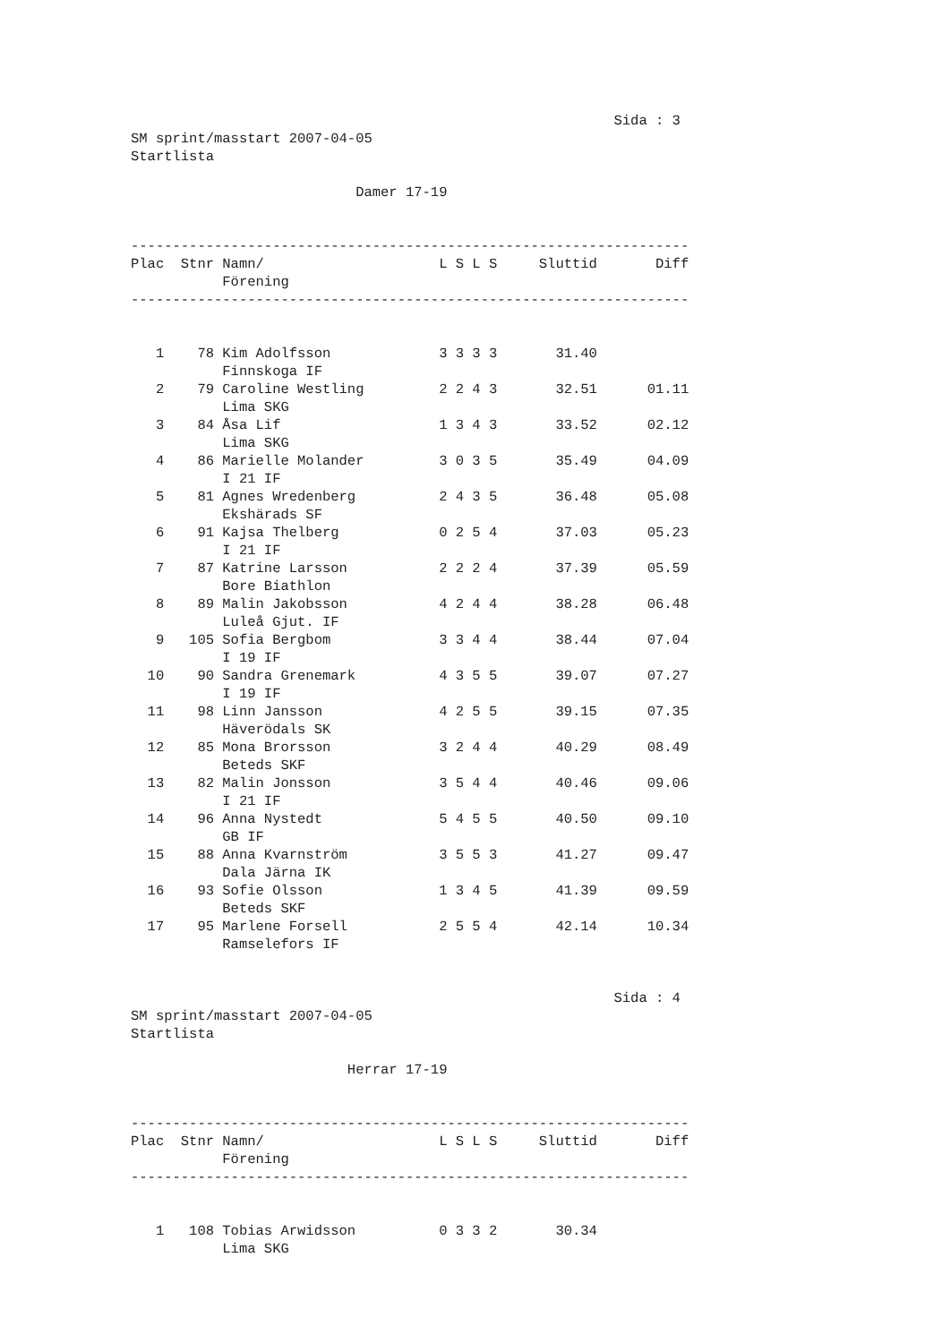Sida : 3
SM sprint/masstart 2007-04-05
Startlista

                           Damer 17-19


-------------------------------------------------------------------
Plac  Stnr Namn/                     L S L S     Sluttid       Diff
           Förening
-------------------------------------------------------------------


   1    78 Kim Adolfsson             3 3 3 3       31.40
           Finnskoga IF
   2    79 Caroline Westling         2 2 4 3       32.51      01.11
           Lima SKG
   3    84 Åsa Lif                   1 3 4 3       33.52      02.12
           Lima SKG
   4    86 Marielle Molander         3 0 3 5       35.49      04.09
           I 21 IF
   5    81 Agnes Wredenberg          2 4 3 5       36.48      05.08
           Ekshärads SF
   6    91 Kajsa Thelberg            0 2 5 4       37.03      05.23
           I 21 IF
   7    87 Katrine Larsson           2 2 2 4       37.39      05.59
           Bore Biathlon
   8    89 Malin Jakobsson           4 2 4 4       38.28      06.48
           Luleå Gjut. IF
   9   105 Sofia Bergbom             3 3 4 4       38.44      07.04
           I 19 IF
  10    90 Sandra Grenemark          4 3 5 5       39.07      07.27
           I 19 IF
  11    98 Linn Jansson              4 2 5 5       39.15      07.35
           Häverödals SK
  12    85 Mona Brorsson             3 2 4 4       40.29      08.49
           Beteds SKF
  13    82 Malin Jonsson             3 5 4 4       40.46      09.06
           I 21 IF
  14    96 Anna Nystedt              5 4 5 5       40.50      09.10
           GB IF
  15    88 Anna Kvarnström           3 5 5 3       41.27      09.47
           Dala Järna IK
  16    93 Sofie Olsson              1 3 4 5       41.39      09.59
           Beteds SKF
  17    95 Marlene Forsell           2 5 5 4       42.14      10.34
           Ramselefors IF


                                                          Sida : 4
SM sprint/masstart 2007-04-05
Startlista

                          Herrar 17-19


-------------------------------------------------------------------
Plac  Stnr Namn/                     L S L S     Sluttid       Diff
           Förening
-------------------------------------------------------------------


   1   108 Tobias Arwidsson          0 3 3 2       30.34
           Lima SKG